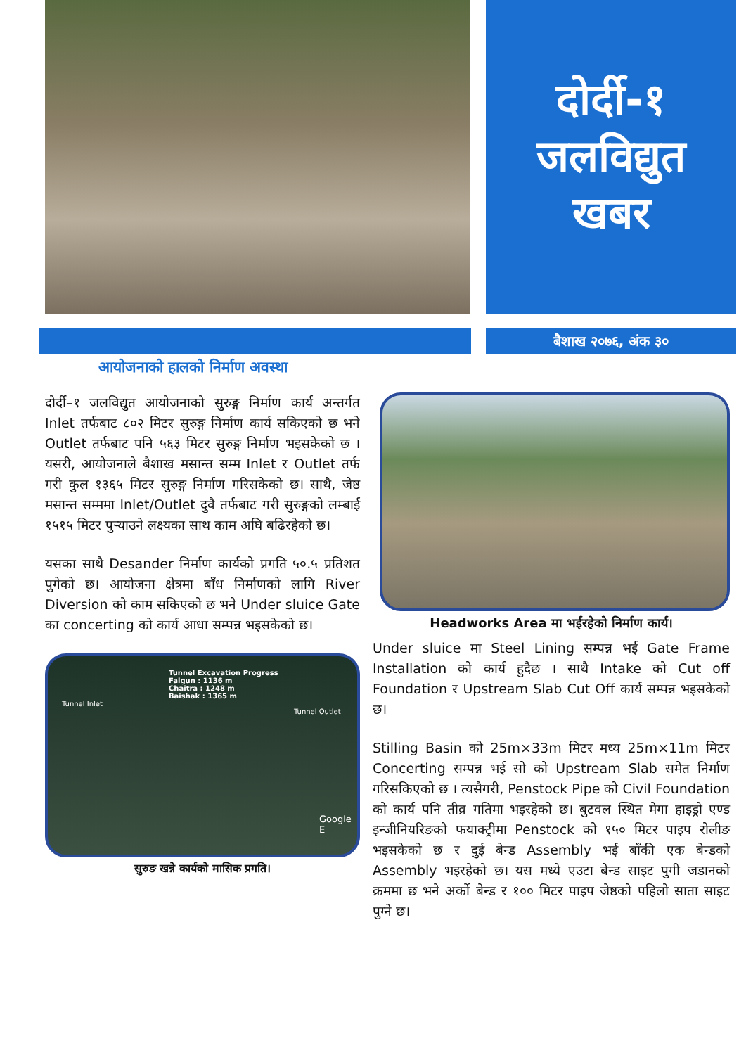दोर्दी-१
जलविद्युत
खबर
बैशाख २०७६, अंक ३०
आयोजनाको हालको निर्माण अवस्था
दोर्दी–१ जलविद्युत आयोजनाको सुरुङ्ग निर्माण कार्य अन्तर्गत Inlet तर्फबाट ८०२ मिटर सुरुङ्ग निर्माण कार्य सकिएको छ भने Outlet तर्फबाट पनि ५६३ मिटर सुरुङ्ग निर्माण भइसकेको छ । यसरी, आयोजनाले बैशाख मसान्त सम्म Inlet र Outlet तर्फ गरी कुल १३६५ मिटर सुरुङ्ग निर्माण गरिसकेको छ। साथै, जेष्ठ मसान्त सम्ममा Inlet/Outlet दुवै तर्फबाट गरी सुरुङ्गको लम्बाई १५१५ मिटर पुऱ्याउने लक्ष्यका साथ काम अघि बढिरहेको छ।
यसका साथै Desander निर्माण कार्यको प्रगति ५०.५ प्रतिशत पुगेको छ। आयोजना क्षेत्रमा बाँध निर्माणको लागि River Diversion को काम सकिएको छ भने Under sluice Gate का concerting को कार्य आधा सम्पन्न भइसकेको छ।
Tunnel Excavation Progress
Falgun : 1136 m
Chaitra : 1248 m
Baishak : 1365 m
Tunnel Inlet
Tunnel Outlet
Google E
सुरुङ खन्ने कार्यको मासिक प्रगति।
Headworks Area मा भईरहेको निर्माण कार्य।
Under sluice मा Steel Lining सम्पन्न भई Gate Frame Installation को कार्य हुदैछ । साथै Intake को Cut off Foundation र Upstream Slab Cut Off कार्य सम्पन्न भइसकेको छ।
Stilling Basin को 25m×33m मिटर मध्य 25m×11m मिटर Concerting सम्पन्न भई सो को Upstream Slab समेत निर्माण गरिसकिएको छ । त्यसैगरी, Penstock Pipe को Civil Foundation को कार्य पनि तीव्र गतिमा भइरहेको छ। बुटवल स्थित मेगा हाइड्रो एण्ड इन्जीनियरिङको फयाक्ट्रीमा Penstock को १५० मिटर पाइप रोलीङ भइसकेको छ र दुई बेन्ड Assembly भई बाँकी एक बेन्डको Assembly भइरहेको छ। यस मध्ये एउटा बेन्ड साइट पुगी जडानको क्रममा छ भने अर्को बेन्ड र १०० मिटर पाइप जेष्ठको पहिलो साता साइट पुग्ने छ।